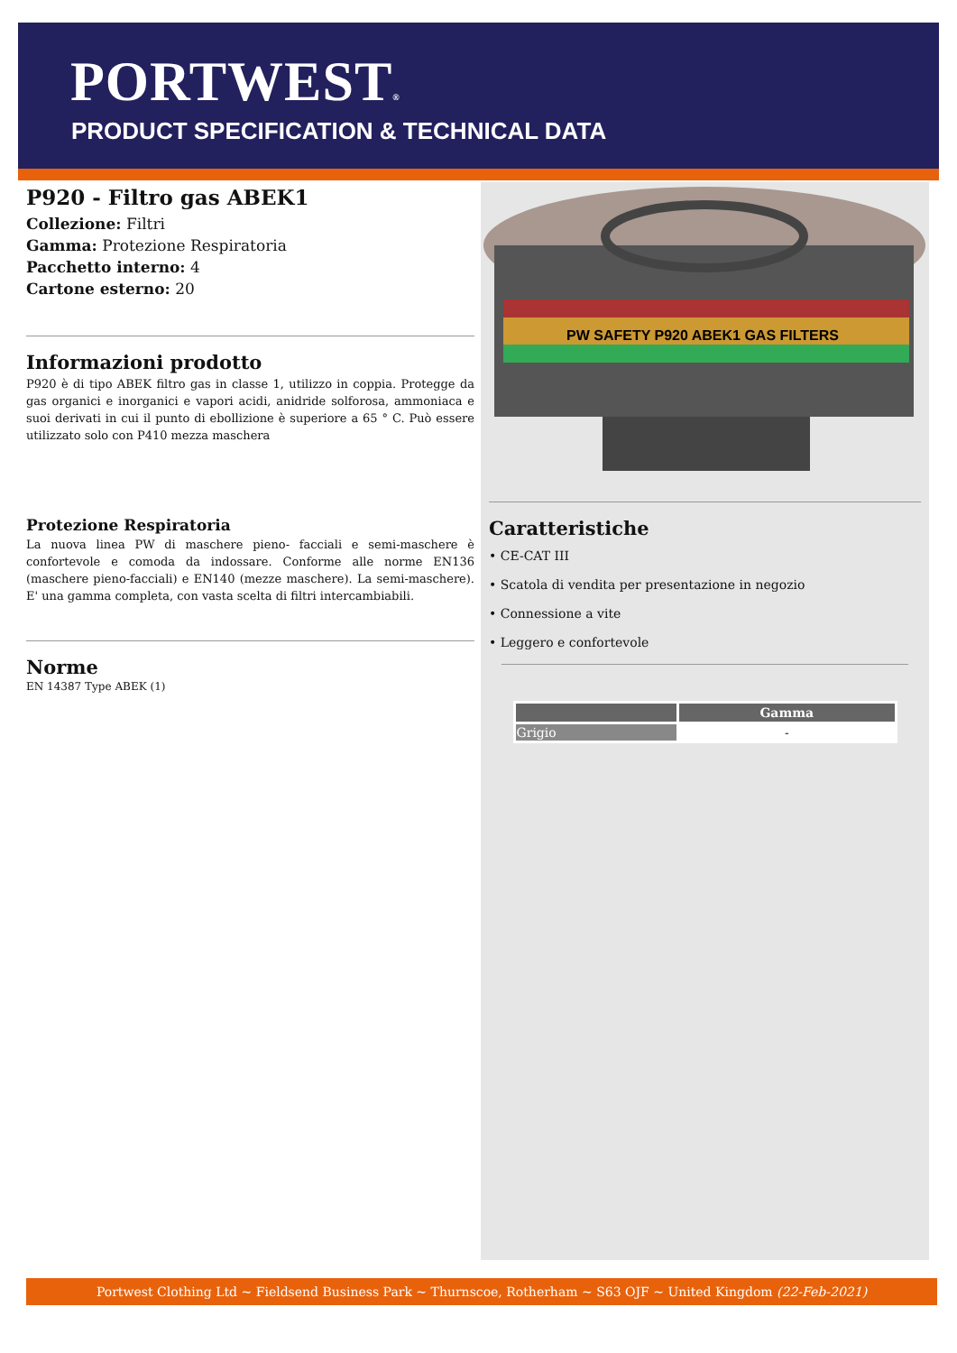PORTWEST®
PRODUCT SPECIFICATION & TECHNICAL DATA
P920 - Filtro gas ABEK1
Collezione: Filtri
Gamma: Protezione Respiratoria
Pacchetto interno: 4
Cartone esterno: 20
Informazioni prodotto
P920 è di tipo ABEK filtro gas in classe 1, utilizzo in coppia. Protegge da gas organici e inorganici e vapori acidi, anidride solforosa, ammoniaca e suoi derivati in cui il punto di ebollizione è superiore a 65 ° C. Può essere utilizzato solo con P410 mezza maschera
Protezione Respiratoria
La nuova linea PW di maschere pieno- facciali e semi-maschere è confortevole e comoda da indossare. Conforme alle norme EN136 (maschere pieno-facciali) e EN140 (mezze maschere). La semi-maschere). E' una gamma completa, con vasta scelta di filtri intercambiabili.
Norme
EN 14387 Type ABEK (1)
PW SAFETY P920 ABEK1 GAS FILTERS
Caratteristiche
• CE-CAT III
• Scatola di vendita per presentazione in negozio
• Connessione a vite
• Leggero e confortevole
| | Gamma |
| --- | --- |
| Grigio | - |
Portwest Clothing Ltd ~ Fieldsend Business Park ~ Thurnscoe, Rotherham ~ S63 OJF ~ United Kingdom (22-Feb-2021)